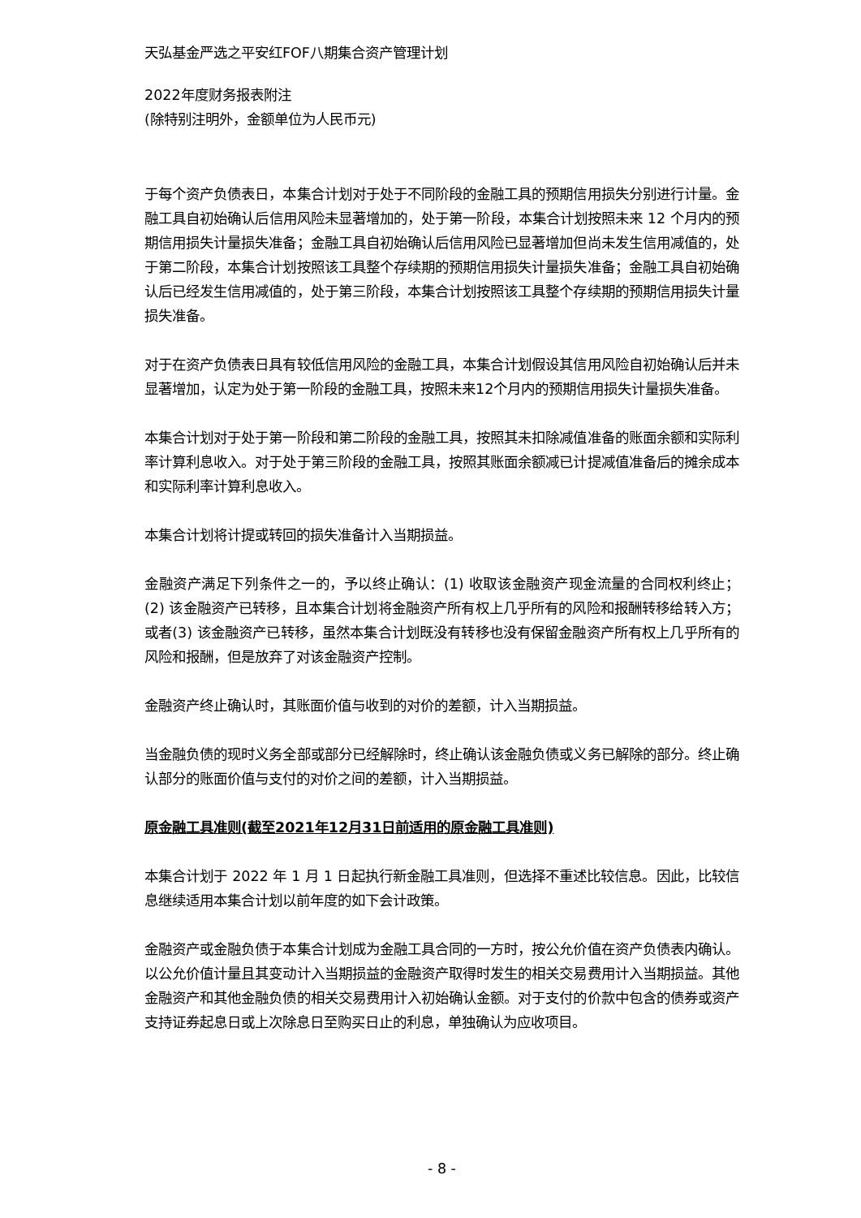天弘基金严选之平安红FOF八期集合资产管理计划
2022年度财务报表附注
(除特别注明外，金额单位为人民币元)
于每个资产负债表日，本集合计划对于处于不同阶段的金融工具的预期信用损失分别进行计量。金融工具自初始确认后信用风险未显著增加的，处于第一阶段，本集合计划按照未来 12 个月内的预期信用损失计量损失准备；金融工具自初始确认后信用风险已显著增加但尚未发生信用减值的，处于第二阶段，本集合计划按照该工具整个存续期的预期信用损失计量损失准备；金融工具自初始确认后已经发生信用减值的，处于第三阶段，本集合计划按照该工具整个存续期的预期信用损失计量损失准备。
对于在资产负债表日具有较低信用风险的金融工具，本集合计划假设其信用风险自初始确认后并未显著增加，认定为处于第一阶段的金融工具，按照未来12个月内的预期信用损失计量损失准备。
本集合计划对于处于第一阶段和第二阶段的金融工具，按照其未扣除减值准备的账面余额和实际利率计算利息收入。对于处于第三阶段的金融工具，按照其账面余额减已计提减值准备后的摊余成本和实际利率计算利息收入。
本集合计划将计提或转回的损失准备计入当期损益。
金融资产满足下列条件之一的，予以终止确认：(1) 收取该金融资产现金流量的合同权利终止；(2) 该金融资产已转移，且本集合计划将金融资产所有权上几乎所有的风险和报酬转移给转入方；或者(3) 该金融资产已转移，虽然本集合计划既没有转移也没有保留金融资产所有权上几乎所有的风险和报酬，但是放弃了对该金融资产控制。
金融资产终止确认时，其账面价值与收到的对价的差额，计入当期损益。
当金融负债的现时义务全部或部分已经解除时，终止确认该金融负债或义务已解除的部分。终止确认部分的账面价值与支付的对价之间的差额，计入当期损益。
原金融工具准则(截至2021年12月31日前适用的原金融工具准则)
本集合计划于 2022 年 1 月 1 日起执行新金融工具准则，但选择不重述比较信息。因此，比较信息继续适用本集合计划以前年度的如下会计政策。
金融资产或金融负债于本集合计划成为金融工具合同的一方时，按公允价值在资产负债表内确认。以公允价值计量且其变动计入当期损益的金融资产取得时发生的相关交易费用计入当期损益。其他金融资产和其他金融负债的相关交易费用计入初始确认金额。对于支付的价款中包含的债券或资产支持证券起息日或上次除息日至购买日止的利息，单独确认为应收项目。
- 8 -